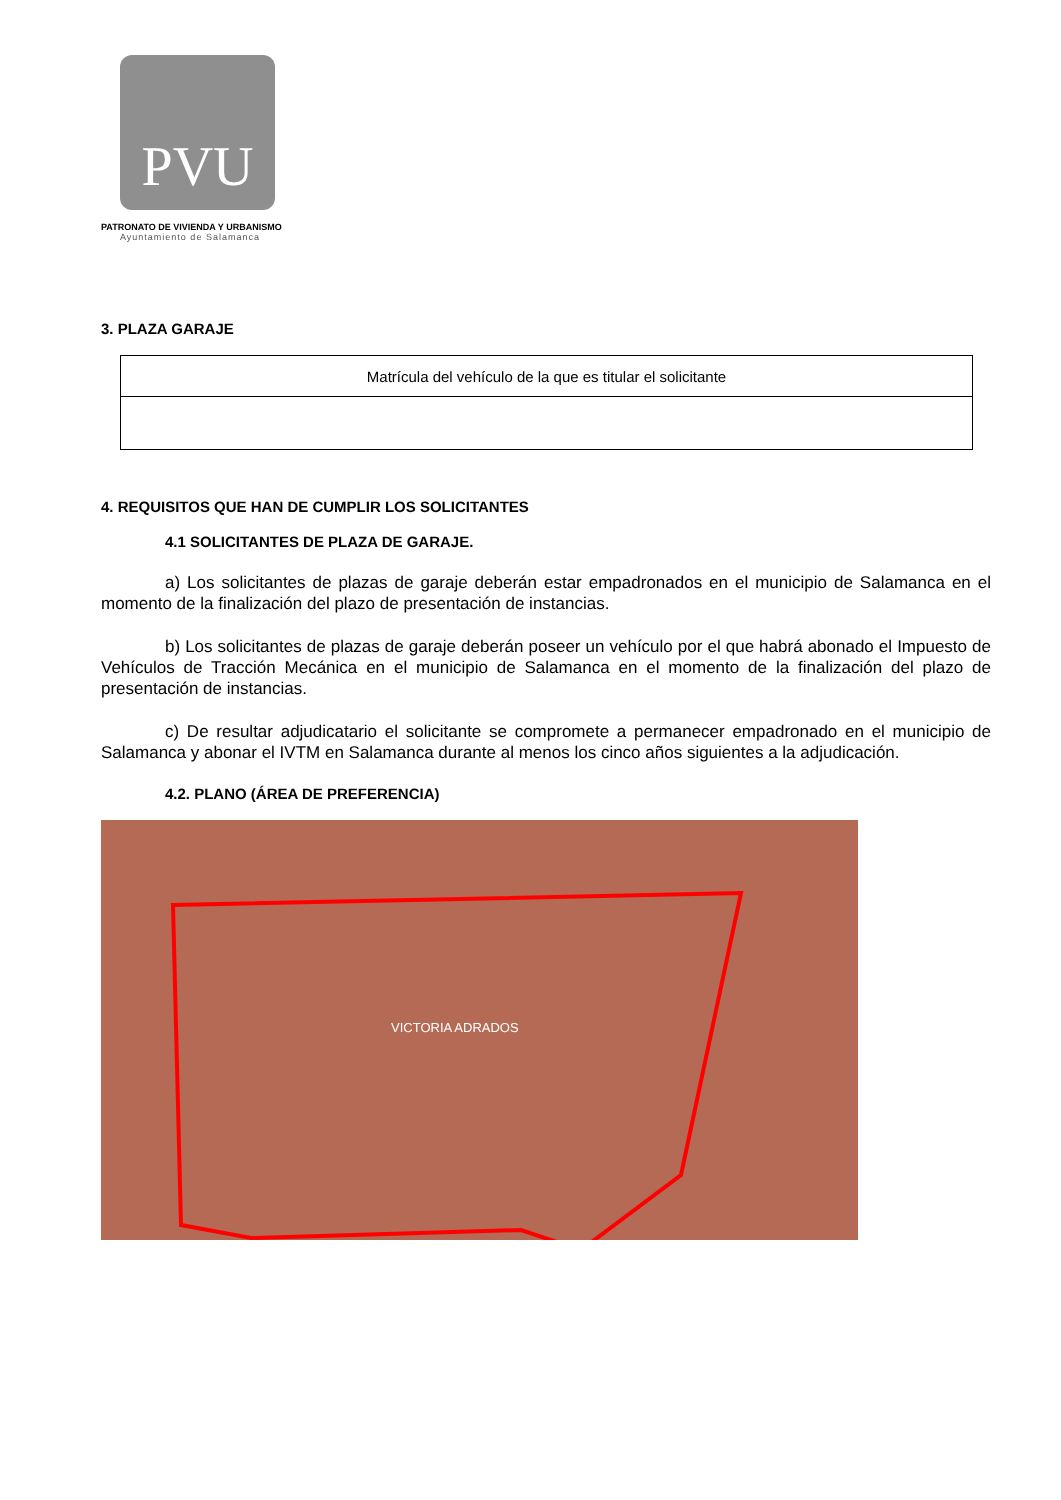PVU
PATRONATO DE VIVIENDA Y URBANISMO
Ayuntamiento de Salamanca
3. PLAZA GARAJE
| Matrícula del vehículo de la que es titular el solicitante |
4. REQUISITOS QUE HAN DE CUMPLIR LOS SOLICITANTES
4.1 SOLICITANTES DE PLAZA DE GARAJE.
a) Los solicitantes de plazas de garaje deberán estar empadronados en el municipio de Salamanca en el momento de la finalización del plazo de presentación de instancias.
b) Los solicitantes de plazas de garaje deberán poseer un vehículo por el que habrá abonado el Impuesto de Vehículos de Tracción Mecánica en el municipio de Salamanca en el momento de la finalización del plazo de presentación de instancias.
c) De resultar adjudicatario el solicitante se compromete a permanecer empadronado en el municipio de Salamanca y abonar el IVTM en Salamanca durante al menos los cinco años siguientes a la adjudicación.
4.2. PLANO (ÁREA DE PREFERENCIA)
VICTORIA ADRADOS